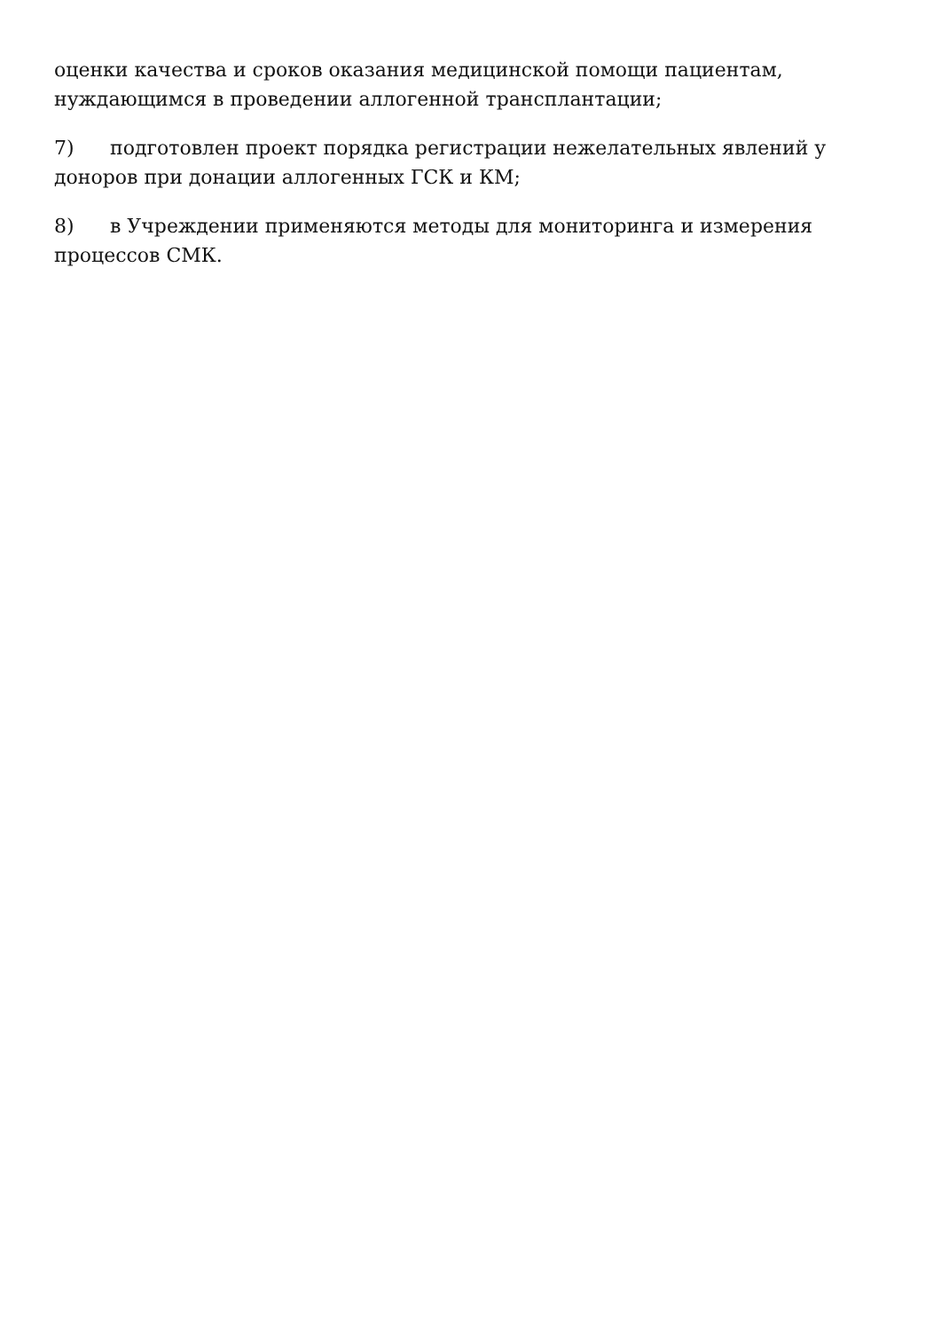оценки качества и сроков оказания медицинской помощи пациентам, нуждающимся в проведении аллогенной трансплантации;
7) подготовлен проект порядка регистрации нежелательных явлений у доноров при донации аллогенных ГСК и КМ;
8) в Учреждении применяются методы для мониторинга и измерения
процессов СМК.